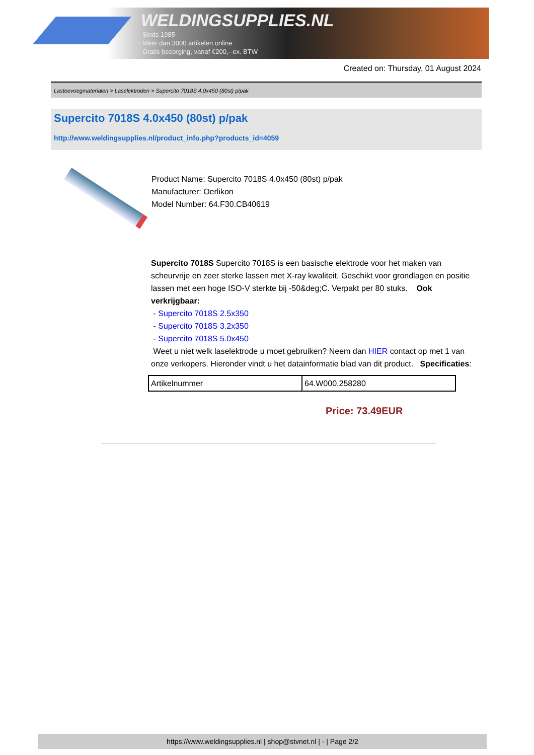WELDINGSUPPLIES.NL
- Sinds 1985
- Méér dan 3000 artikelen online
- Gratis bezorging, vanaf €200,--ex. BTW
Created on: Thursday, 01 August 2024
Lastoevoegmaterialen > Laselektroden > Supercito 7018S 4.0x450 (80st) p/pak
Supercito 7018S 4.0x450 (80st) p/pak
http://www.weldingsupplies.nl/product_info.php?products_id=4059
Product Name: Supercito 7018S 4.0x450 (80st) p/pak
Manufacturer: Oerlikon
Model Number: 64.F30.CB40619
Supercito 7018S Supercito 7018S is een basische elektrode voor het maken van scheurvrije en zeer sterke lassen met X-ray kwaliteit. Geschikt voor grondlagen en positie lassen met een hoge ISO-V sterkte bij -50&deg;C. Verpakt per 80 stuks. Ook verkrijgbaar:
- Supercito 7018S 2.5x350
- Supercito 7018S 3.2x350
- Supercito 7018S 5.0x450
Weet u niet welk laselektrode u moet gebruiken? Neem dan HIER contact op met 1 van onze verkopers. Hieronder vindt u het datainformatie blad van dit product. Specificaties:
| Artikelnummer | 64.W000.258280 |
Price: 73.49EUR
https://www.weldingsupplies.nl | shop@stvnet.nl | - | Page 2/2